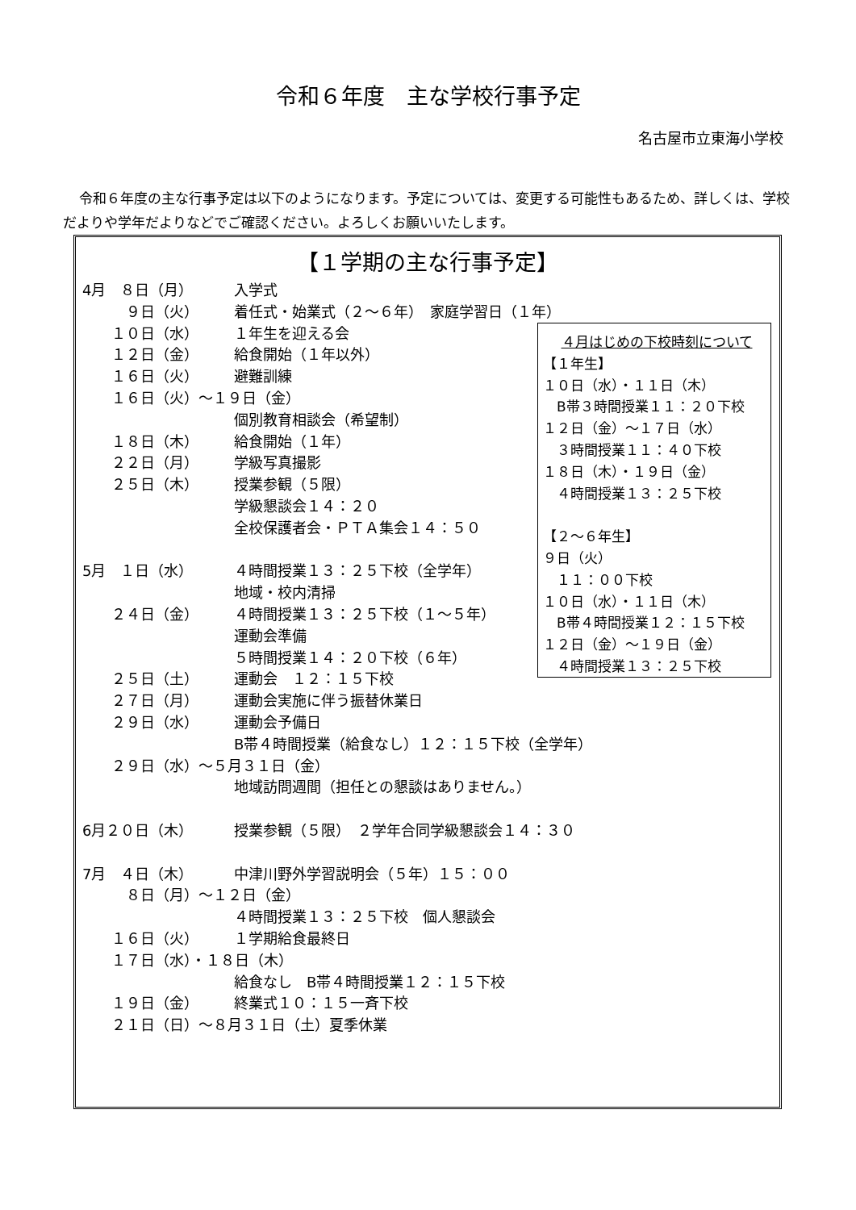令和６年度　主な学校行事予定
名古屋市立東海小学校
令和６年度の主な行事予定は以下のようになります。予定については、変更する可能性もあるため、詳しくは、学校だよりや学年だよりなどでご確認ください。よろしくお願いいたします。
【１学期の主な行事予定】
4月　８日（月） 入学式
　　　９日（火） 着任式・始業式（２～６年）　家庭学習日（１年）
　　１０日（水） １年生を迎える会
　　１２日（金） 給食開始（１年以外）
　　１６日（火） 避難訓練
　　１６日（火）～１９日（金）
個別教育相談会（希望制）
　　１８日（木） 給食開始（１年）
　　２２日（月） 学級写真撮影
　　２５日（木） 授業参観（５限）
学級懇談会１４：２０
全校保護者会・ＰＴＡ集会１４：５０
5月　１日（水） ４時間授業１３：２５下校（全学年）
地域・校内清掃
　　２４日（金） ４時間授業１３：２５下校（１～５年）
運動会準備
５時間授業１４：２０下校（６年）
　　２５日（土） 運動会　１２：１５下校
　　２７日（月） 運動会実施に伴う振替休業日
　　２９日（水） 運動会予備日
B帯４時間授業（給食なし）１２：１５下校（全学年）
　　２９日（水）～５月３１日（金）
地域訪問週間（担任との懇談はありません。）
6月２０日（木） 授業参観（５限）　２学年合同学級懇談会１４：３０
7月　４日（木） 中津川野外学習説明会（５年）１５：００
　　　８日（月）～１２日（金）
４時間授業１３：２５下校　個人懇談会
　　１６日（火） １学期給食最終日
　　１７日（水）・１８日（木）
給食なし　B帯４時間授業１２：１５下校
　　１９日（金） 終業式１０：１５一斉下校
　　２１日（日）～８月３１日（土）夏季休業
４月はじめの下校時刻について
【１年生】
１０日（水）・１１日（木）
　B帯３時間授業１１：２０下校
１２日（金）～１７日（水）
　３時間授業１１：４０下校
１８日（木）・１９日（金）
　４時間授業１３：２５下校
【２～６年生】
９日（火）
　１１：００下校
１０日（水）・１１日（木）
　B帯４時間授業１２：１５下校
１２日（金）～１９日（金）
　４時間授業１３：２５下校